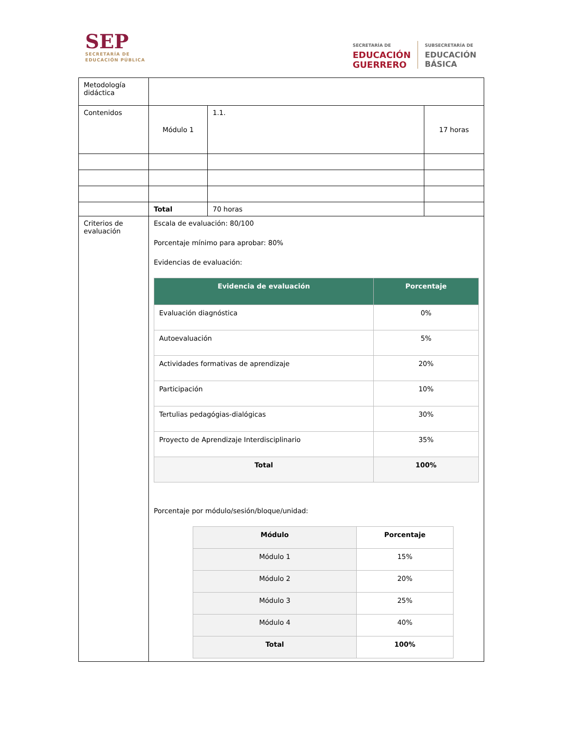SEP
SECRETARÍA DE
EDUCACIÓN PÚBLICA
SECRETARÍA DE
EDUCACIÓN
GUERRERO
SUBSECRETARÍA DE
EDUCACIÓN
BÁSICA
| Metodología didáctica | | | |
| Contenidos | Módulo 1 | 1.1. | 17 horas |
| | Total | 70 horas | |
| Criterios de evaluación | Escala de evaluación: 80/100 Porcentaje mínimo para aprobar: 80% Evidencias de evaluación: / Evidencia de evaluación / Porcentaje / / --- / --- / / Evaluación diagnóstica / 0% / / Autoevaluación / 5% / / Actividades formativas de aprendizaje / 20% / / Participación / 10% / / Tertulias pedagógias-dialógicas / 30% / / Proyecto de Aprendizaje Interdisciplinario / 35% / / Total / 100% / Porcentaje por módulo/sesión/bloque/unidad: / Módulo / Porcentaje / / --- / --- / / Módulo 1 / 15% / / Módulo 2 / 20% / / Módulo 3 / 25% / / Módulo 4 / 40% / / Total / 100% / | | |